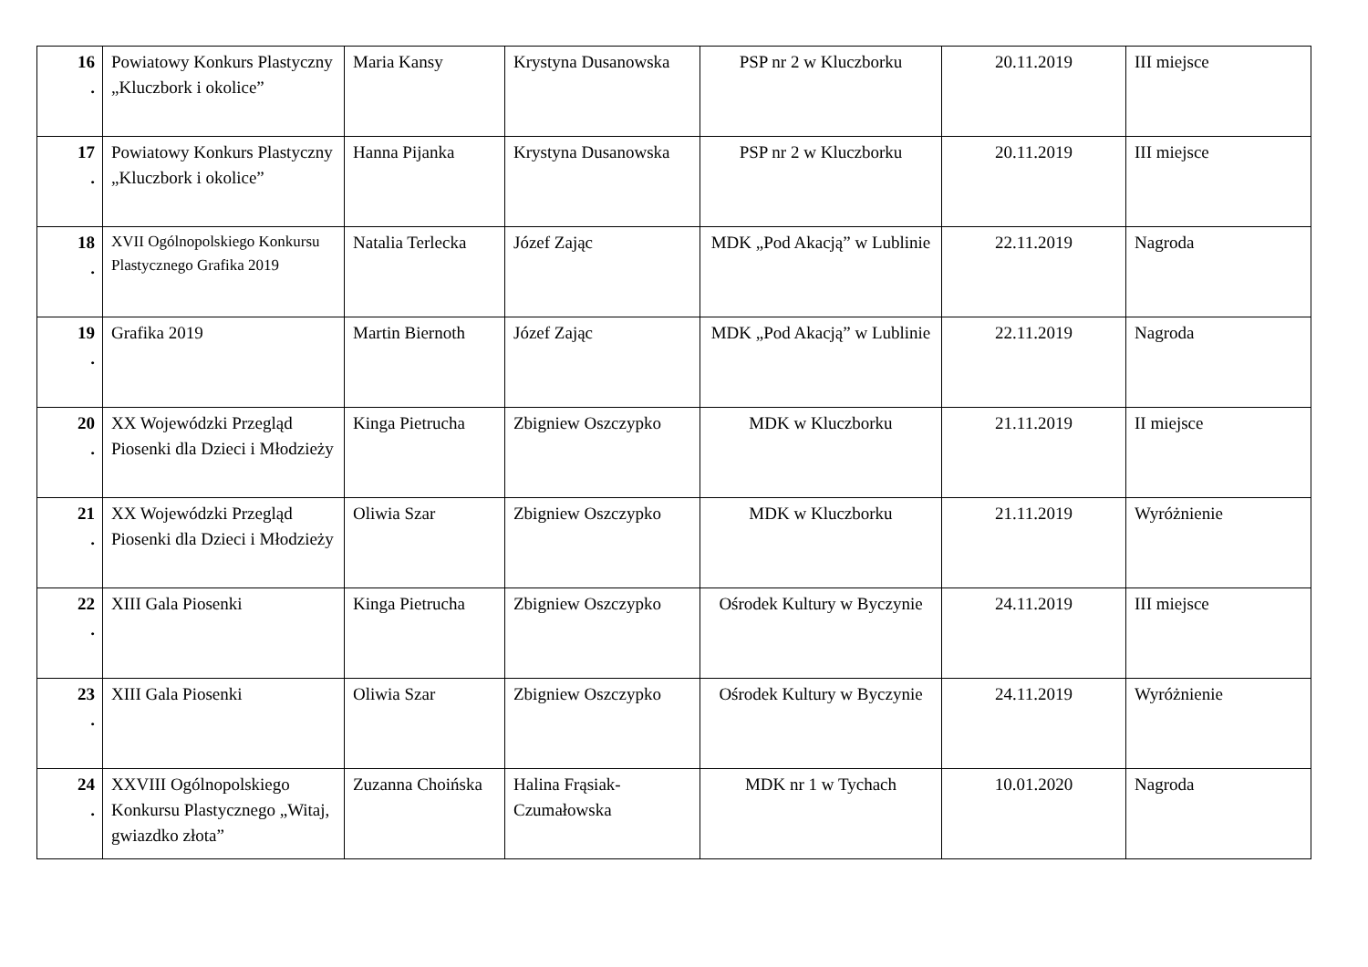| 16 . | Powiatowy Konkurs Plastyczny „Kluczbork i okolice” | Maria Kansy | Krystyna Dusanowska | PSP nr 2 w Kluczborku | 20.11.2019 | III miejsce |
| 17 . | Powiatowy Konkurs Plastyczny „Kluczbork i okolice” | Hanna Pijanka | Krystyna Dusanowska | PSP nr 2 w Kluczborku | 20.11.2019 | III miejsce |
| 18 . | XVII Ogólnopolskiego Konkursu Plastycznego Grafika 2019 | Natalia Terlecka | Józef Zając | MDK „Pod Akacją” w Lublinie | 22.11.2019 | Nagroda |
| 19 . | Grafika 2019 | Martin Biernoth | Józef Zając | MDK „Pod Akacją” w Lublinie | 22.11.2019 | Nagroda |
| 20 . | XX Wojewódzki Przegląd Piosenki dla Dzieci i Młodzieży | Kinga Pietrucha | Zbigniew Oszczypko | MDK w Kluczborku | 21.11.2019 | II miejsce |
| 21 . | XX Wojewódzki Przegląd Piosenki dla Dzieci i Młodzieży | Oliwia Szar | Zbigniew Oszczypko | MDK w Kluczborku | 21.11.2019 | Wyróżnienie |
| 22 . | XIII Gala Piosenki | Kinga Pietrucha | Zbigniew Oszczypko | Ośrodek Kultury w Byczynie | 24.11.2019 | III miejsce |
| 23 . | XIII Gala Piosenki | Oliwia Szar | Zbigniew Oszczypko | Ośrodek Kultury w Byczynie | 24.11.2019 | Wyróżnienie |
| 24 . | XXVIII Ogólnopolskiego Konkursu Plastycznego „Witaj, gwiazdko złota” | Zuzanna Choińska | Halina Frąsiak-Czumałowska | MDK nr 1 w Tychach | 10.01.2020 | Nagroda |